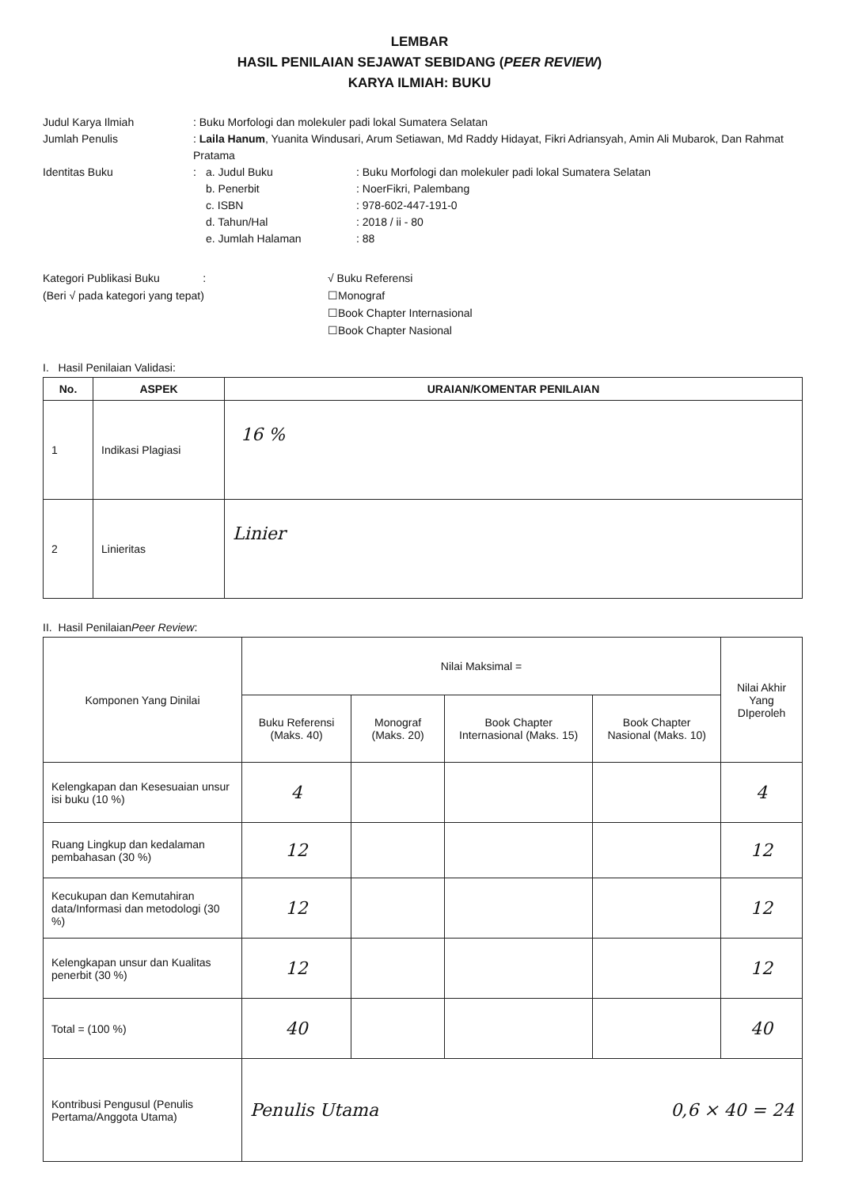LEMBAR
HASIL PENILAIAN SEJAWAT SEBIDANG (PEER REVIEW)
KARYA ILMIAH: BUKU
Judul Karya Ilmiah
: Buku Morfologi dan molekuler padi lokal Sumatera Selatan
Jumlah Penulis
: Laila Hanum, Yuanita Windusari, Arum Setiawan, Md Raddy Hidayat, Fikri Adriansyah, Amin Ali Mubarok, Dan Rahmat Pratama
Identitas Buku
:
a. Judul Buku
: Buku Morfologi dan molekuler padi lokal Sumatera Selatan
b. Penerbit
: NoerFikri, Palembang
c. ISBN
: 978-602-447-191-0
d. Tahun/Hal
: 2018 / ii - 80
e. Jumlah Halaman
: 88
Kategori Publikasi Buku :
(Beri √ pada kategori yang tepat)
√ Buku Referensi
☐Monograf
☐Book Chapter Internasional
☐Book Chapter Nasional
I. Hasil Penilaian Validasi:
| No. | ASPEK | URAIAN/KOMENTAR PENILAIAN |
| --- | --- | --- |
| 1 | Indikasi Plagiasi | 16 % |
| 2 | Linieritas | Linier |
II. Hasil PenilaianPeer Review:
| Komponen Yang Dinilai | Nilai Maksimal = | | | | Nilai Akhir Yang DIperoleh |
| | Buku Referensi (Maks. 40) | Monograf (Maks. 20) | Book Chapter Internasional (Maks. 15) | Book Chapter Nasional (Maks. 10) | |
| Kelengkapan dan Kesesuaian unsur isi buku (10 %) | 4 | | | | 4 |
| Ruang Lingkup dan kedalaman pembahasan (30 %) | 12 | | | | 12 |
| Kecukupan dan Kemutahiran data/Informasi dan metodologi (30 %) | 12 | | | | 12 |
| Kelengkapan unsur dan Kualitas penerbit (30 %) | 12 | | | | 12 |
| Total = (100 %) | 40 | | | | 40 |
| Kontribusi Pengusul (Penulis Pertama/Anggota Utama) | Penulis Utama 0,6 × 40 = 24 | | | | |